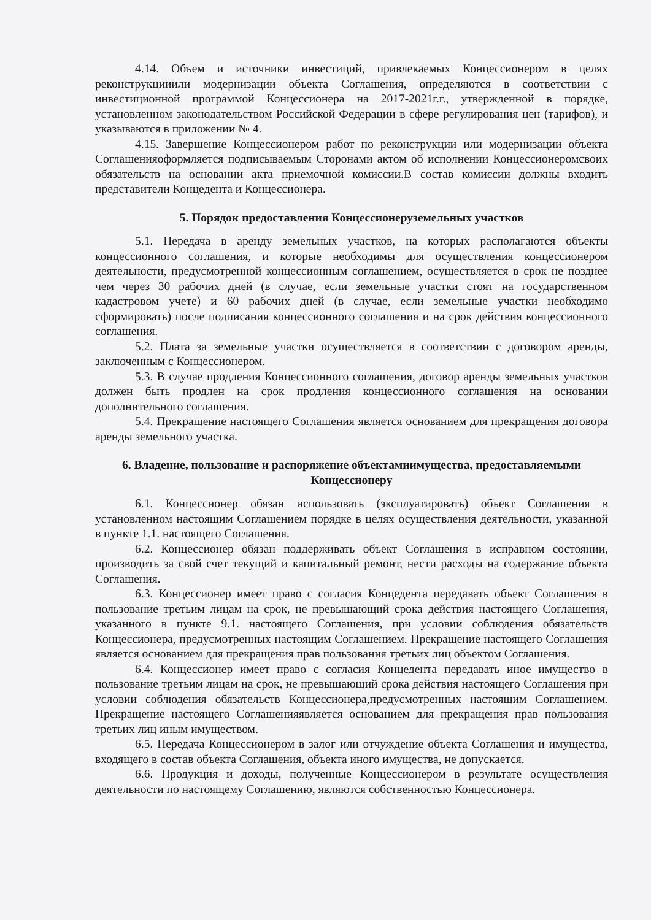4.14. Объем и источники инвестиций, привлекаемых Концессионером в целях реконструкцииили модернизации объекта Соглашения, определяются в соответствии с инвестиционной программой Концессионера на 2017-2021г.г., утвержденной в порядке, установленном законодательством Российской Федерации в сфере регулирования цен (тарифов), и указываются в приложении № 4.
4.15. Завершение Концессионером работ по реконструкции или модернизации объекта Соглашенияоформляется подписываемым Сторонами актом об исполнении Концессионеромсвоих обязательств на основании акта приемочной комиссии.В состав комиссии должны входить представители Концедента и Концессионера.
5. Порядок предоставления Концессионеруземельных участков
5.1. Передача в аренду земельных участков, на которых располагаются объекты концессионного соглашения, и которые необходимы для осуществления концессионером деятельности, предусмотренной концессионным соглашением, осуществляется в срок не позднее чем через 30 рабочих дней (в случае, если земельные участки стоят на государственном кадастровом учете) и 60 рабочих дней (в случае, если земельные участки необходимо сформировать) после подписания концессионного соглашения и на срок действия концессионного соглашения.
5.2. Плата за земельные участки осуществляется в соответствии с договором аренды, заключенным с Концессионером.
5.3. В случае продления Концессионного соглашения, договор аренды земельных участков должен быть продлен на срок продления концессионного соглашения на основании дополнительного соглашения.
5.4. Прекращение настоящего Соглашения является основанием для прекращения договора аренды земельного участка.
6. Владение, пользование и распоряжение объектамиимущества, предоставляемыми Концессионеру
6.1. Концессионер обязан использовать (эксплуатировать) объект Соглашения в установленном настоящим Соглашением порядке в целях осуществления деятельности, указанной в пункте 1.1. настоящего Соглашения.
6.2. Концессионер обязан поддерживать объект Соглашения в исправном состоянии, производить за свой счет текущий и капитальный ремонт, нести расходы на содержание объекта Соглашения.
6.3. Концессионер имеет право с согласия Концедента передавать объект Соглашения в пользование третьим лицам на срок, не превышающий срока действия настоящего Соглашения, указанного в пункте 9.1. настоящего Соглашения, при условии соблюдения обязательств Концессионера, предусмотренных настоящим Соглашением. Прекращение настоящего Соглашения является основанием для прекращения прав пользования третьих лиц объектом Соглашения.
6.4. Концессионер имеет право с согласия Концедента передавать иное имущество в пользование третьим лицам на срок, не превышающий срока действия настоящего Соглашения при условии соблюдения обязательств Концессионера,предусмотренных настоящим Соглашением. Прекращение настоящего Соглашенияявляется основанием для прекращения прав пользования третьих лиц иным имуществом.
6.5. Передача Концессионером в залог или отчуждение объекта Соглашения и имущества, входящего в состав объекта Соглашения, объекта иного имущества, не допускается.
6.6. Продукция и доходы, полученные Концессионером в результате осуществления деятельности по настоящему Соглашению, являются собственностью Концессионера.